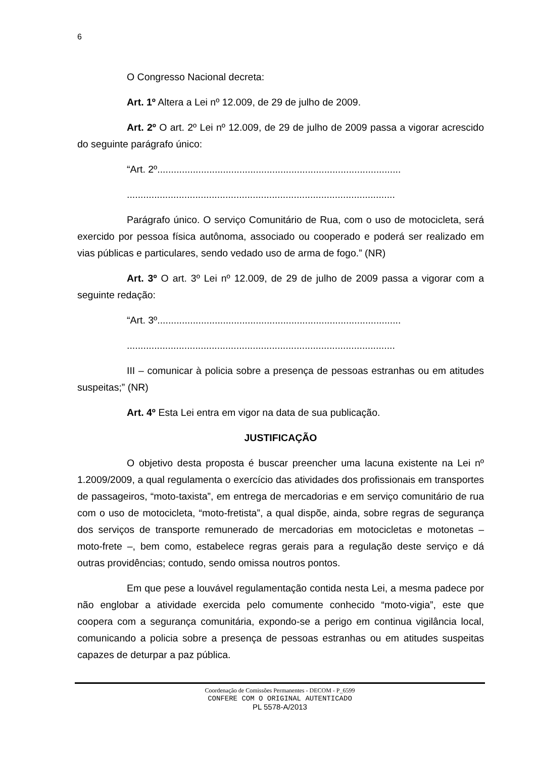6
O Congresso Nacional decreta:
Art. 1º Altera a Lei nº 12.009, de 29 de julho de 2009.
Art. 2º O art. 2º Lei nº 12.009, de 29 de julho de 2009 passa a vigorar acrescido do seguinte parágrafo único:
“Art. 2º.........................................................................................
..................................................................................................
Parágrafo único. O serviço Comunitário de Rua, com o uso de motocicleta, será exercido por pessoa física autônoma, associado ou cooperado e poderá ser realizado em vias públicas e particulares, sendo vedado uso de arma de fogo.” (NR)
Art. 3º O art. 3º Lei nº 12.009, de 29 de julho de 2009 passa a vigorar com a seguinte redação:
“Art. 3º.........................................................................................
..................................................................................................
III – comunicar à policia sobre a presença de pessoas estranhas ou em atitudes suspeitas;” (NR)
Art. 4º Esta Lei entra em vigor na data de sua publicação.
JUSTIFICAÇÃO
O objetivo desta proposta é buscar preencher uma lacuna existente na Lei nº 1.2009/2009, a qual regulamenta o exercício das atividades dos profissionais em transportes de passageiros, “moto-taxista”, em entrega de mercadorias e em serviço comunitário de rua com o uso de motocicleta, “moto-fretista”, a qual dispõe, ainda, sobre regras de segurança dos serviços de transporte remunerado de mercadorias em motocicletas e motonetas – moto-frete –, bem como, estabelece regras gerais para a regulação deste serviço e dá outras providências; contudo, sendo omissa noutros pontos.
Em que pese a louvável regulamentação contida nesta Lei, a mesma padece por não englobar a atividade exercida pelo comumente conhecido “moto-vigia”, este que coopera com a segurança comunitária, expondo-se a perigo em continua vigilância local, comunicando a policia sobre a presença de pessoas estranhas ou em atitudes suspeitas capazes de deturpar a paz pública.
Coordenação de Comissões Permanentes - DECOM - P_6599
CONFERE COM O ORIGINAL AUTENTICADO
PL 5578-A/2013